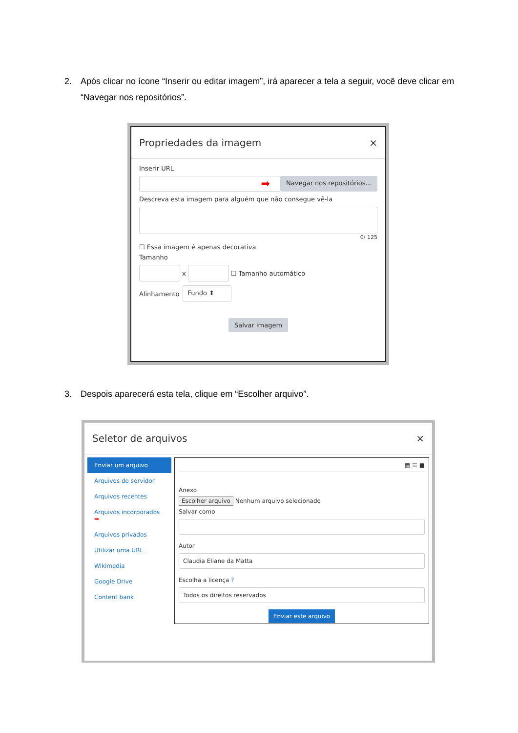2. Após clicar no ícone “Inserir ou editar imagem”, irá aparecer a tela a seguir, você deve clicar em “Navegar nos repositórios”.
Propriedades da imagem ×
Inserir URL
➡
Navegar nos repositórios...
Descreva esta imagem para alguém que não consegue vê-la
0/ 125
☐ Essa imagem é apenas decorativa
Tamanho
x
☐ Tamanho automático
Alinhamento
Fundo ⬍
Salvar imagem
3. Despois aparecerá esta tela, clique em “Escolher arquivo”.
Seletor de arquivos ×
Enviar um arquivo
Arquivos do servidor
Arquivos recentes
Arquivos incorporados ➡
Arquivos privados
Utilizar uma URL
Wikimedia
Google Drive
Content bank
▦ ☰ ■
Anexo
Escolher arquivo Nenhum arquivo selecionado
Salvar como
Autor
Claudia Eliane da Matta
Escolha a licença ?
Todos os direitos reservados
Enviar este arquivo